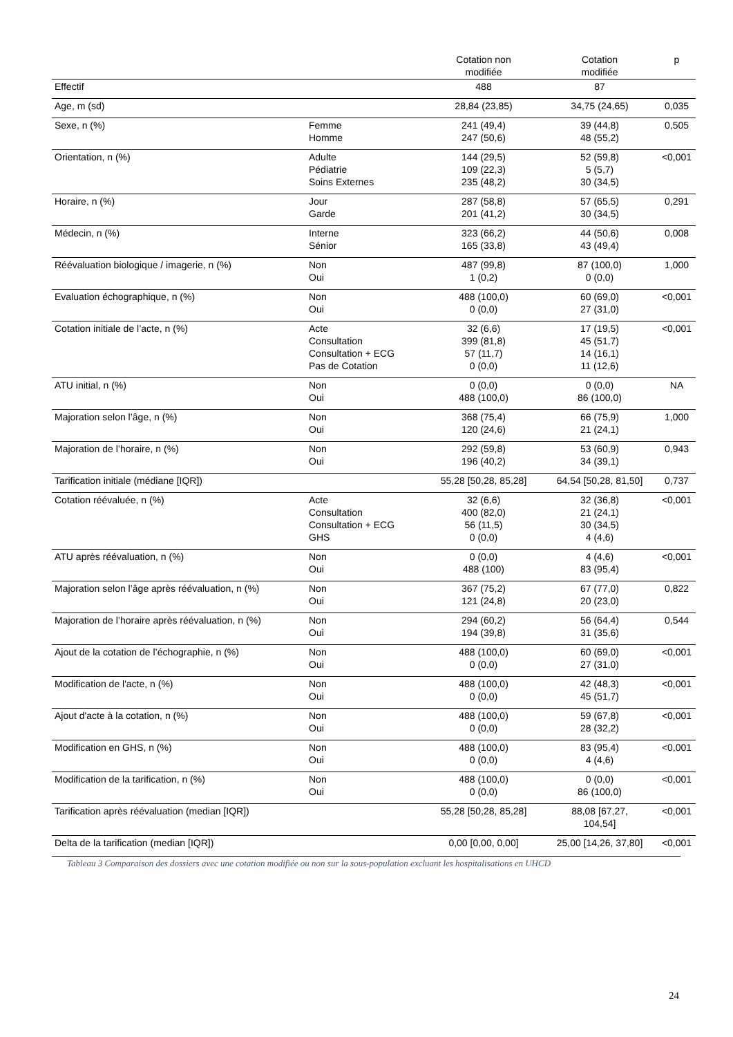| | | Cotation non modifiée | Cotation modifiée | p |
| --- | --- | --- | --- | --- |
| Effectif | | 488 | 87 | |
| Age, m (sd) | | 28,84 (23,85) | 34,75 (24,65) | 0,035 |
| Sexe, n (%) | Femme Homme | 241 (49,4) 247 (50,6) | 39 (44,8) 48 (55,2) | 0,505 |
| Orientation, n (%) | Adulte Pédiatrie Soins Externes | 144 (29,5) 109 (22,3) 235 (48,2) | 52 (59,8) 5 (5,7) 30 (34,5) | <0,001 |
| Horaire, n (%) | Jour Garde | 287 (58,8) 201 (41,2) | 57 (65,5) 30 (34,5) | 0,291 |
| Médecin, n (%) | Interne Sénior | 323 (66,2) 165 (33,8) | 44 (50,6) 43 (49,4) | 0,008 |
| Réévaluation biologique / imagerie, n (%) | Non Oui | 487 (99,8) 1 (0,2) | 87 (100,0) 0 (0,0) | 1,000 |
| Evaluation échographique, n (%) | Non Oui | 488 (100,0) 0 (0,0) | 60 (69,0) 27 (31,0) | <0,001 |
| Cotation initiale de l’acte, n (%) | Acte Consultation Consultation + ECG Pas de Cotation | 32 (6,6) 399 (81,8) 57 (11,7) 0 (0,0) | 17 (19,5) 45 (51,7) 14 (16,1) 11 (12,6) | <0,001 |
| ATU initial, n (%) | Non Oui | 0 (0,0) 488 (100,0) | 0 (0,0) 86 (100,0) | NA |
| Majoration selon l’âge, n (%) | Non Oui | 368 (75,4) 120 (24,6) | 66 (75,9) 21 (24,1) | 1,000 |
| Majoration de l’horaire, n (%) | Non Oui | 292 (59,8) 196 (40,2) | 53 (60,9) 34 (39,1) | 0,943 |
| Tarification initiale (médiane [IQR]) | | 55,28 [50,28, 85,28] | 64,54 [50,28, 81,50] | 0,737 |
| Cotation réévaluée, n (%) | Acte Consultation Consultation + ECG GHS | 32 (6,6) 400 (82,0) 56 (11,5) 0 (0,0) | 32 (36,8) 21 (24,1) 30 (34,5) 4 (4,6) | <0,001 |
| ATU après réévaluation, n (%) | Non Oui | 0 (0,0) 488 (100) | 4 (4,6) 83 (95,4) | <0,001 |
| Majoration selon l’âge après réévaluation, n (%) | Non Oui | 367 (75,2) 121 (24,8) | 67 (77,0) 20 (23,0) | 0,822 |
| Majoration de l’horaire après réévaluation, n (%) | Non Oui | 294 (60,2) 194 (39,8) | 56 (64,4) 31 (35,6) | 0,544 |
| Ajout de la cotation de l’échographie, n (%) | Non Oui | 488 (100,0) 0 (0,0) | 60 (69,0) 27 (31,0) | <0,001 |
| Modification de l'acte, n (%) | Non Oui | 488 (100,0) 0 (0,0) | 42 (48,3) 45 (51,7) | <0,001 |
| Ajout d'acte à la cotation, n (%) | Non Oui | 488 (100,0) 0 (0,0) | 59 (67,8) 28 (32,2) | <0,001 |
| Modification en GHS, n (%) | Non Oui | 488 (100,0) 0 (0,0) | 83 (95,4) 4 (4,6) | <0,001 |
| Modification de la tarification, n (%) | Non Oui | 488 (100,0) 0 (0,0) | 0 (0,0) 86 (100,0) | <0,001 |
| Tarification après réévaluation (median [IQR]) | | 55,28 [50,28, 85,28] | 88,08 [67,27, 104,54] | <0,001 |
| Delta de la tarification (median [IQR]) | | 0,00 [0,00, 0,00] | 25,00 [14,26, 37,80] | <0,001 |
Tableau 3 Comparaison des dossiers avec une cotation modifiée ou non sur la sous-population excluant les hospitalisations en UHCD
24